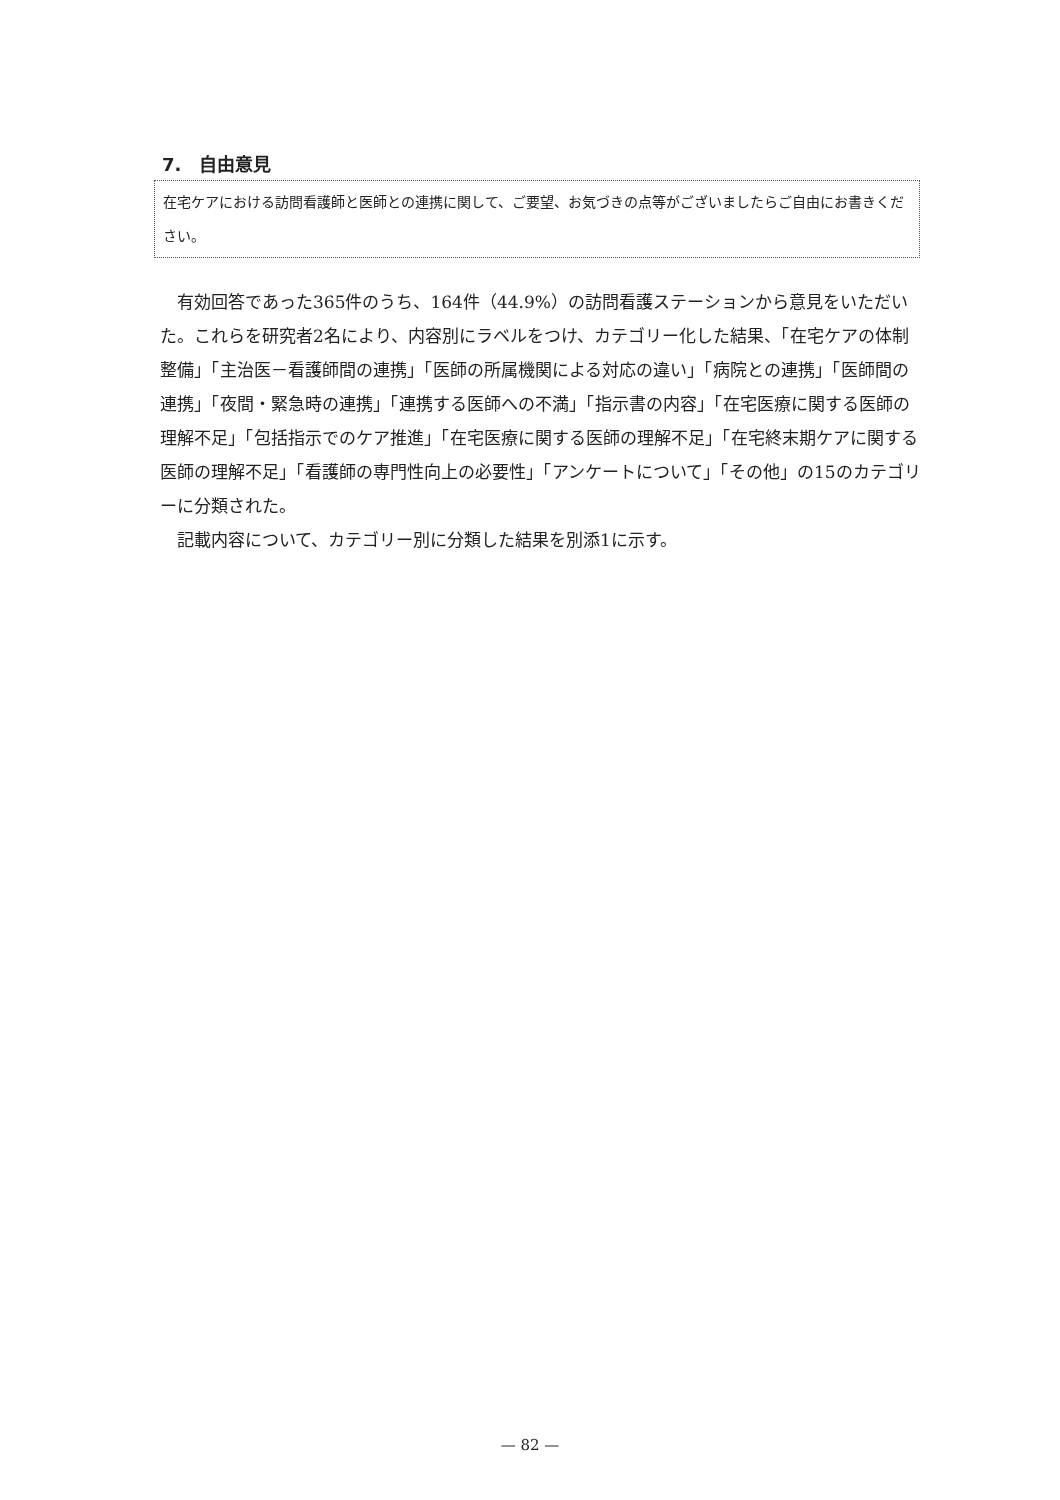7.　自由意見
在宅ケアにおける訪問看護師と医師との連携に関して、ご要望、お気づきの点等がございましたらご自由にお書きください。
有効回答であった365件のうち、164件（44.9%）の訪問看護ステーションから意見をいただいた。これらを研究者2名により、内容別にラベルをつけ、カテゴリー化した結果、「在宅ケアの体制整備」「主治医－看護師間の連携」「医師の所属機関による対応の違い」「病院との連携」「医師間の連携」「夜間・緊急時の連携」「連携する医師への不満」「指示書の内容」「在宅医療に関する医師の理解不足」「包括指示でのケア推進」「在宅医療に関する医師の理解不足」「在宅終末期ケアに関する医師の理解不足」「看護師の専門性向上の必要性」「アンケートについて」「その他」の15のカテゴリーに分類された。
記載内容について、カテゴリー別に分類した結果を別添1に示す。
— 82 —